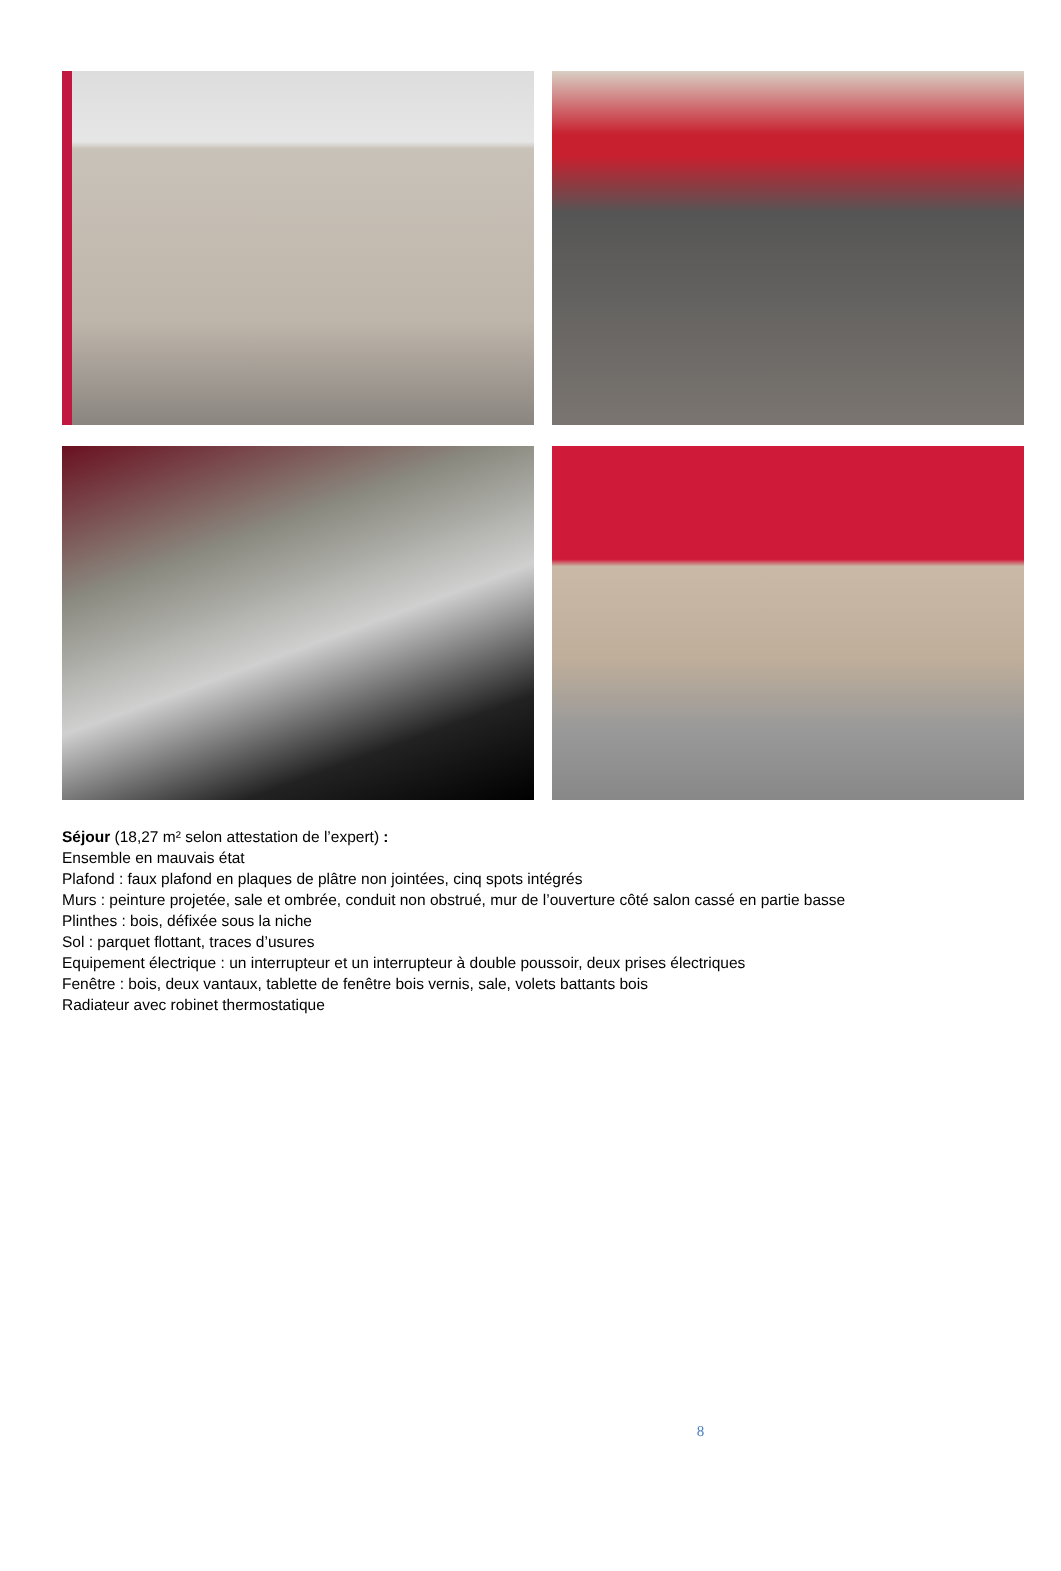Séjour (18,27 m² selon attestation de l’expert) :
Ensemble en mauvais état
Plafond : faux plafond en plaques de plâtre non jointées, cinq spots intégrés
Murs : peinture projetée, sale et ombrée, conduit non obstrué, mur de l’ouverture côté salon cassé en partie basse
Plinthes : bois, défixée sous la niche
Sol : parquet flottant, traces d’usures
Equipement électrique : un interrupteur et un interrupteur à double poussoir, deux prises électriques
Fenêtre : bois, deux vantaux, tablette de fenêtre bois vernis, sale, volets battants bois
Radiateur avec robinet thermostatique
8